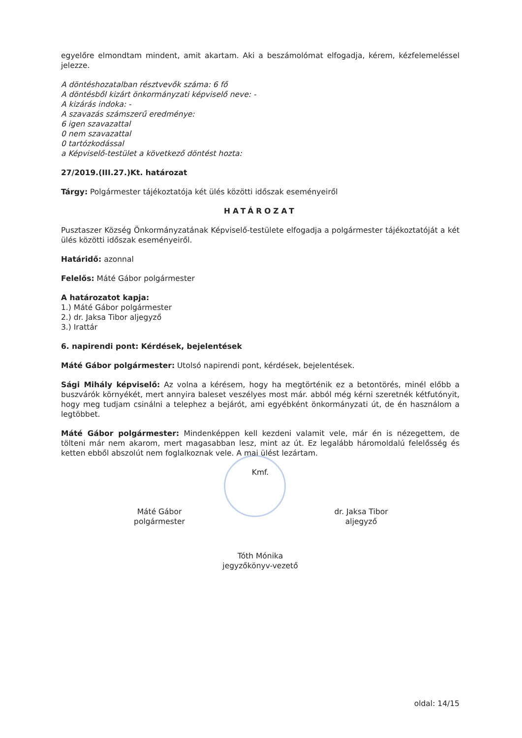egyelőre elmondtam mindent, amit akartam. Aki a beszámolómat elfogadja, kérem, kézfelemeléssel jelezze.
A döntéshozatalban résztvevők száma: 6 fő
A döntésből kizárt önkormányzati képviselő neve: -
A kizárás indoka: -
A szavazás számszerű eredménye:
6 igen szavazattal
0 nem szavazattal
0 tartózkodással
a Képviselő-testület a következő döntést hozta:
27/2019.(III.27.)Kt. határozat
Tárgy: Polgármester tájékoztatója két ülés közötti időszak eseményeiről
HATÁROZAT
Pusztaszer Község Önkormányzatának Képviselő-testülete elfogadja a polgármester tájékoztatóját a két ülés közötti időszak eseményeiről.
Határidő: azonnal
Felelős: Máté Gábor polgármester
A határozatot kapja:
1.) Máté Gábor polgármester
2.) dr. Jaksa Tibor aljegyző
3.) Irattár
6. napirendi pont: Kérdések, bejelentések
Máté Gábor polgármester: Utolsó napirendi pont, kérdések, bejelentések.
Sági Mihály képviselő: Az volna a kérésem, hogy ha megtörténik ez a betontörés, minél előbb a buszvárók környékét, mert annyira baleset veszélyes most már. abból még kérni szeretnék kétfutónyit, hogy meg tudjam csinálni a telephez a bejárót, ami egyébként önkormányzati út, de én használom a legtöbbet.
Máté Gábor polgármester: Mindenképpen kell kezdeni valamit vele, már én is nézegettem, de tölteni már nem akarom, mert magasabban lesz, mint az út. Ez legalább háromoldalú felelősség és ketten ebből abszolút nem foglalkoznak vele. A mai ülést lezártam.
Kmf.
Máté Gábor
polgármester
dr. Jaksa Tibor
aljegyző
Tóth Mónika
jegyzőkönyv-vezető
oldal: 14/15